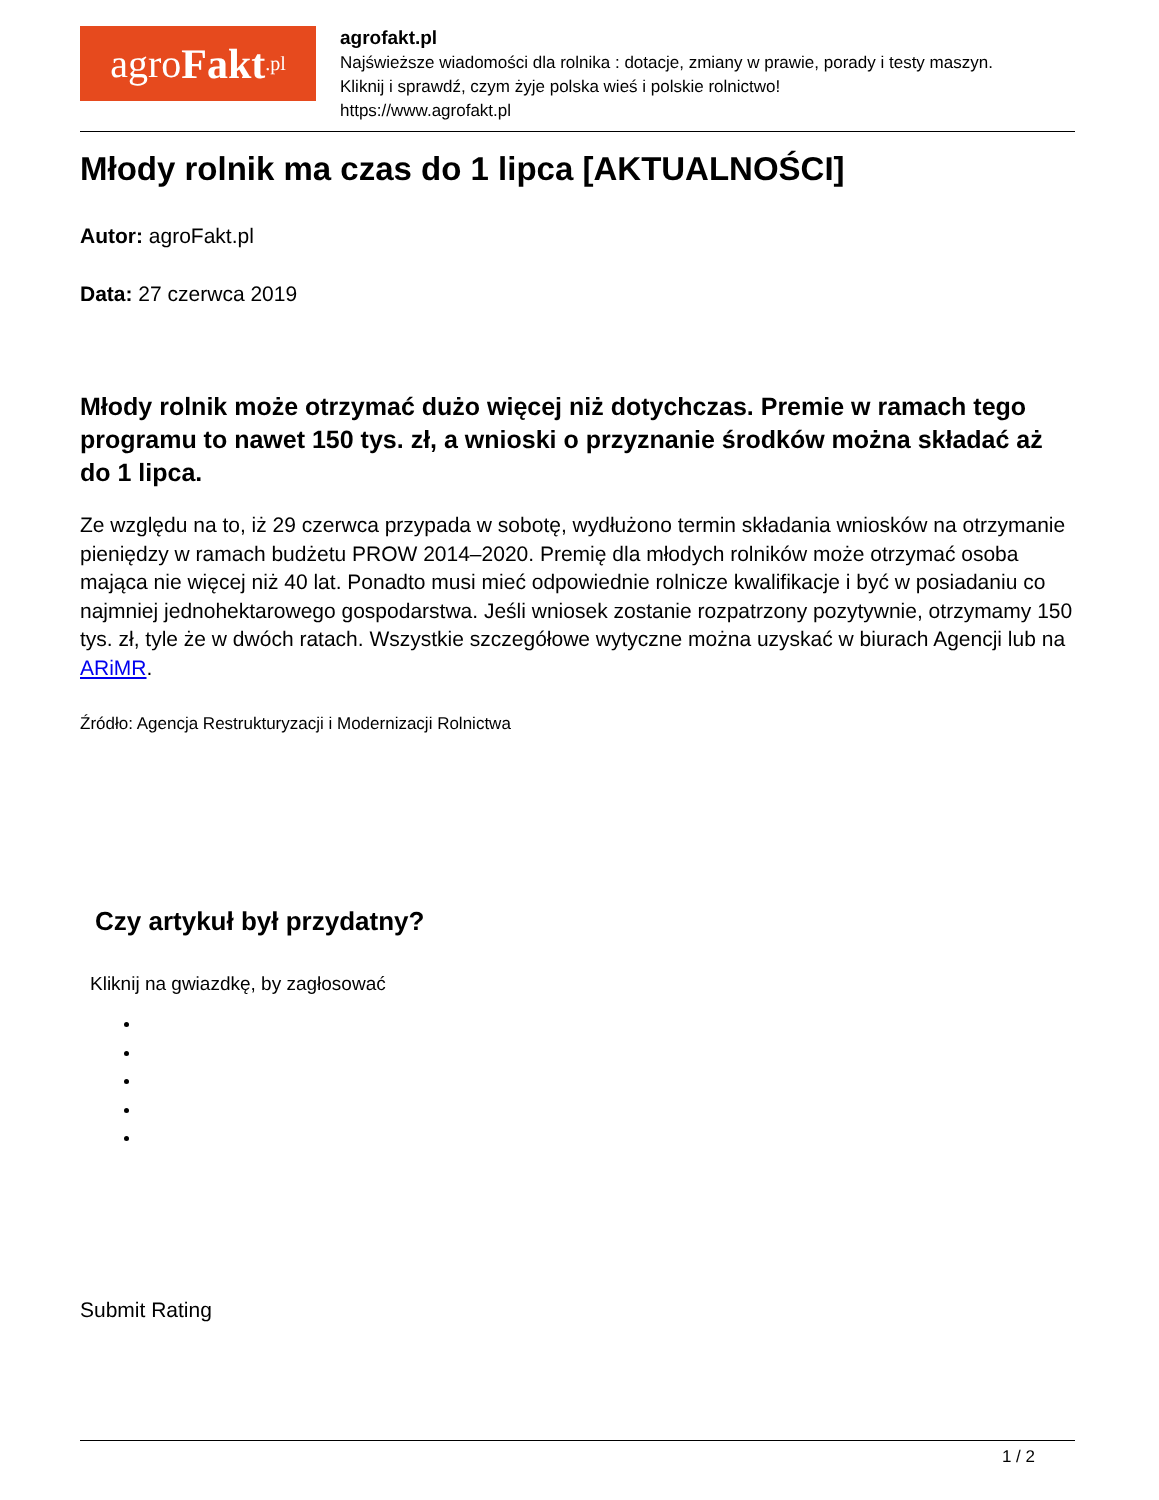agro Fakt.pl
agrofakt.pl
Najświeższe wiadomości dla rolnika : dotacje, zmiany w prawie, porady i testy maszyn.
Kliknij i sprawdź, czym żyje polska wieś i polskie rolnictwo!
https://www.agrofakt.pl
Młody rolnik ma czas do 1 lipca [AKTUALNOŚCI]
Autor: agroFakt.pl
Data: 27 czerwca 2019
Młody rolnik może otrzymać dużo więcej niż dotychczas. Premie w ramach tego programu to nawet 150 tys. zł, a wnioski o przyznanie środków można składać aż do 1 lipca.
Ze względu na to, iż 29 czerwca przypada w sobotę, wydłużono termin składania wniosków na otrzymanie pieniędzy w ramach budżetu PROW 2014–2020. Premię dla młodych rolników może otrzymać osoba mająca nie więcej niż 40 lat. Ponadto musi mieć odpowiednie rolnicze kwalifikacje i być w posiadaniu co najmniej jednohektarowego gospodarstwa. Jeśli wniosek zostanie rozpatrzony pozytywnie, otrzymamy 150 tys. zł, tyle że w dwóch ratach. Wszystkie szczegółowe wytyczne można uzyskać w biurach Agencji lub na ARiMR.
Źródło: Agencja Restrukturyzacji i Modernizacji Rolnictwa
Czy artykuł był przydatny?
Kliknij na gwiazdkę, by zagłosować
Submit Rating
1 / 2